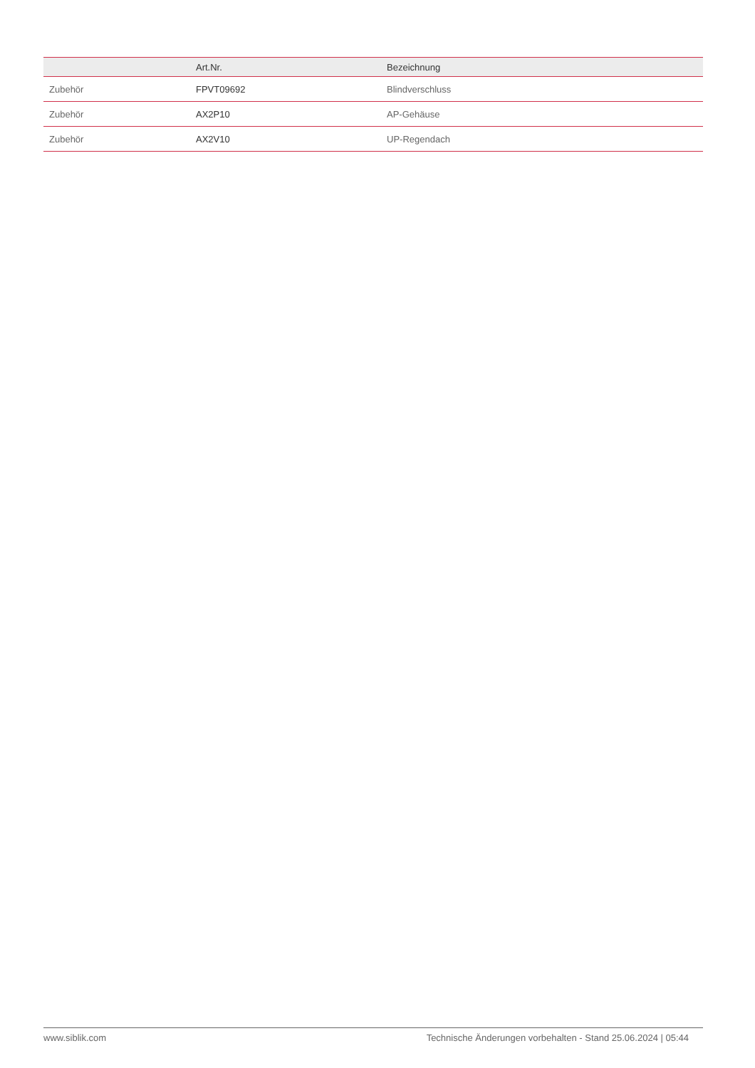| | Art.Nr. | Bezeichnung |
| --- | --- | --- |
| Zubehör | FPVT09692 | Blindverschluss |
| Zubehör | AX2P10 | AP-Gehäuse |
| Zubehör | AX2V10 | UP-Regendach |
www.siblik.com Technische Änderungen vorbehalten - Stand 25.06.2024 | 05:44